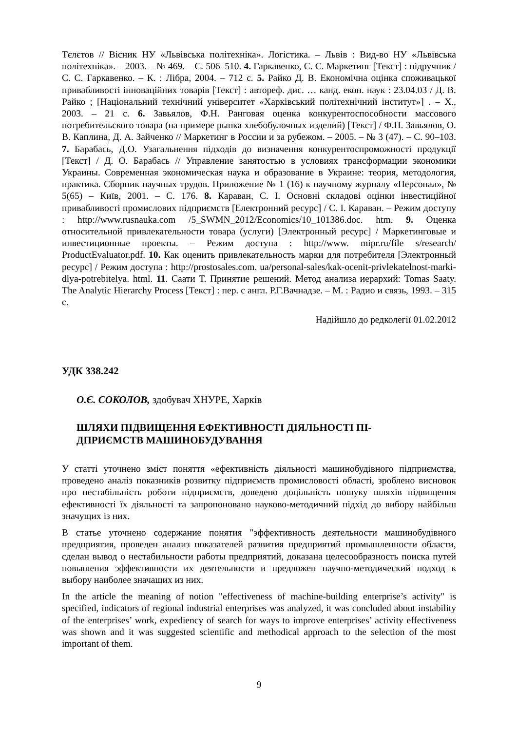Тєлєтов // Вісник НУ «Львівська політехніка». Логістика. – Львів : Вид-во НУ «Львівська політехніка». – 2003. – № 469. – С. 506–510. 4. Гаркавенко, С. С. Маркетинг [Текст] : підручник / С. С. Гаркавенко. – К. : Лібра, 2004. – 712 с. 5. Райко Д. В. Економічна оцінка споживацької привабливості інноваційних товарів [Текст] : автореф. дис. … канд. екон. наук : 23.04.03 / Д. В. Райко ; [Національний технічний університет «Харківський політехнічний інститут»] . – Х., 2003. – 21 с. 6. Завьялов, Ф.Н. Ранговая оценка конкурентоспособности массового потребительского товара (на примере рынка хлебобулочных изделий) [Текст] / Ф.Н. Завьялов, О. В. Каплина, Д. А. Зайченко // Маркетинг в России и за рубежом. – 2005. – № 3 (47). – С. 90–103. 7. Барабась, Д.О. Узагальнення підходів до визначення конкурентоспроможності продукції [Текст] / Д. О. Барабась // Управление занятостью в условиях трансформации экономики Украины. Современная экономическая наука и образование в Украине: теория, методология, практика. Сборник научных трудов. Приложение № 1 (16) к научному журналу «Персонал», № 5(65) – Київ, 2001. – С. 176. 8. Караван, С. І. Основні складові оцінки інвестиційної привабливості промислових підприємств [Електронний ресурс] / С. І. Караван. – Режим доступу : http://www.rusnauka.com /5_SWMN_2012/Economics/10_101386.doc. htm. 9. Оценка относительной привлекательности товара (услуги) [Электронный ресурс] / Маркетинговые и инвестиционные проекты. – Режим доступа : http://www. mipr.ru/file s/research/ ProductEvaluator.pdf. 10. Как оценить привлекательность марки для потребителя [Электронный ресурс] / Режим доступа : http://prostosales.com. ua/personal-sales/kak-ocenit-privlekatelnost-marki-dlya-potrebitelya. html. 11. Саати Т. Принятие решений. Метод анализа иерархий: Tomas Saaty. The Analytic Hierarchy Process [Текст] : пер. с англ. Р.Г.Вачнадзе. – М. : Радио и связь, 1993. – 315 с.
Надійшло до редколегії 01.02.2012
УДК 338.242
О.Є. СОКОЛОВ, здобувач ХНУРЕ, Харків
ШЛЯХИ ПІДВИЩЕННЯ ЕФЕКТИВНОСТІ ДІЯЛЬНОСТІ ПІ-
ДПРИЄМСТВ МАШИНОБУДУВАННЯ
У статті уточнено зміст поняття «ефективність діяльності машинобудівного підприємства, проведено аналіз показників розвитку підприємств промисловості області, зроблено висновок про нестабільність роботи підприємств, доведено доцільність пошуку шляхів підвищення ефективності їх діяльності та запропоновано науково-методичний підхід до вибору найбільш значущих із них.
В статье уточнено содержание понятия "эффективность деятельности машинобудівного предприятия, проведен анализ показателей развития предприятий промышленности области, сделан вывод о нестабильности работы предприятий, доказана целесообразность поиска путей повышения эффективности их деятельности и предложен научно-методический подход к выбору наиболее значащих из них.
In the article the meaning of notion "effectiveness of machine-building enterprise’s activity" is specified, indicators of regional industrial enterprises was analyzed, it was concluded about instability of the enterprises’ work, expediency of search for ways to improve enterprises’ activity effectiveness was shown and it was suggested scientific and methodical approach to the selection of the most important of them.
9